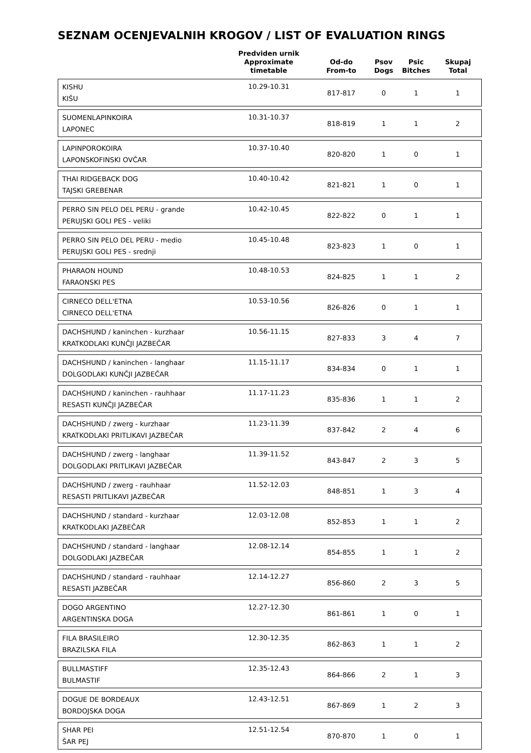SEZNAM OCENJEVALNIH KROGOV / LIST OF EVALUATION RINGS
| | Predviden urnik Approximate timetable | Od-do From-to | Psov Dogs | Psic Bitches | Skupaj Total |
| --- | --- | --- | --- | --- | --- |
| KISHU KIŠU | 10.29-10.31 | 817-817 | 0 | 1 | 1 |
| SUOMENLAPINKOIRA LAPONEC | 10.31-10.37 | 818-819 | 1 | 1 | 2 |
| LAPINPOROKOIRA LAPONSKOFINSKI OVČAR | 10.37-10.40 | 820-820 | 1 | 0 | 1 |
| THAI RIDGEBACK DOG TAJSKI GREBENAR | 10.40-10.42 | 821-821 | 1 | 0 | 1 |
| PERRO SIN PELO DEL PERU - grande PERUJSKI GOLI PES - veliki | 10.42-10.45 | 822-822 | 0 | 1 | 1 |
| PERRO SIN PELO DEL PERU - medio PERUJSKI GOLI PES - srednji | 10.45-10.48 | 823-823 | 1 | 0 | 1 |
| PHARAON HOUND FARAONSKI PES | 10.48-10.53 | 824-825 | 1 | 1 | 2 |
| CIRNECO DELL'ETNA CIRNECO DELL'ETNA | 10.53-10.56 | 826-826 | 0 | 1 | 1 |
| DACHSHUND / kaninchen - kurzhaar KRATKODLAKI KUNČJI JAZBEČAR | 10.56-11.15 | 827-833 | 3 | 4 | 7 |
| DACHSHUND / kaninchen - langhaar DOLGODLAKI KUNČJI JAZBEČAR | 11.15-11.17 | 834-834 | 0 | 1 | 1 |
| DACHSHUND / kaninchen - rauhhaar RESASTI KUNČJI JAZBEČAR | 11.17-11.23 | 835-836 | 1 | 1 | 2 |
| DACHSHUND / zwerg - kurzhaar KRATKODLAKI PRITLIKAVI JAZBEČAR | 11.23-11.39 | 837-842 | 2 | 4 | 6 |
| DACHSHUND / zwerg - langhaar DOLGODLAKI PRITLIKAVI JAZBEČAR | 11.39-11.52 | 843-847 | 2 | 3 | 5 |
| DACHSHUND / zwerg - rauhhaar RESASTI PRITLIKAVI JAZBEČAR | 11.52-12.03 | 848-851 | 1 | 3 | 4 |
| DACHSHUND / standard - kurzhaar KRATKODLAKI JAZBEČAR | 12.03-12.08 | 852-853 | 1 | 1 | 2 |
| DACHSHUND / standard - langhaar DOLGODLAKI JAZBEČAR | 12.08-12.14 | 854-855 | 1 | 1 | 2 |
| DACHSHUND / standard - rauhhaar RESASTI JAZBEČAR | 12.14-12.27 | 856-860 | 2 | 3 | 5 |
| DOGO ARGENTINO ARGENTINSKA DOGA | 12.27-12.30 | 861-861 | 1 | 0 | 1 |
| FILA BRASILEIRO BRAZILSKA FILA | 12.30-12.35 | 862-863 | 1 | 1 | 2 |
| BULLMASTIFF BULMASTIF | 12.35-12.43 | 864-866 | 2 | 1 | 3 |
| DOGUE DE BORDEAUX BORDOJSKA DOGA | 12.43-12.51 | 867-869 | 1 | 2 | 3 |
| SHAR PEI ŠAR PEJ | 12.51-12.54 | 870-870 | 1 | 0 | 1 |